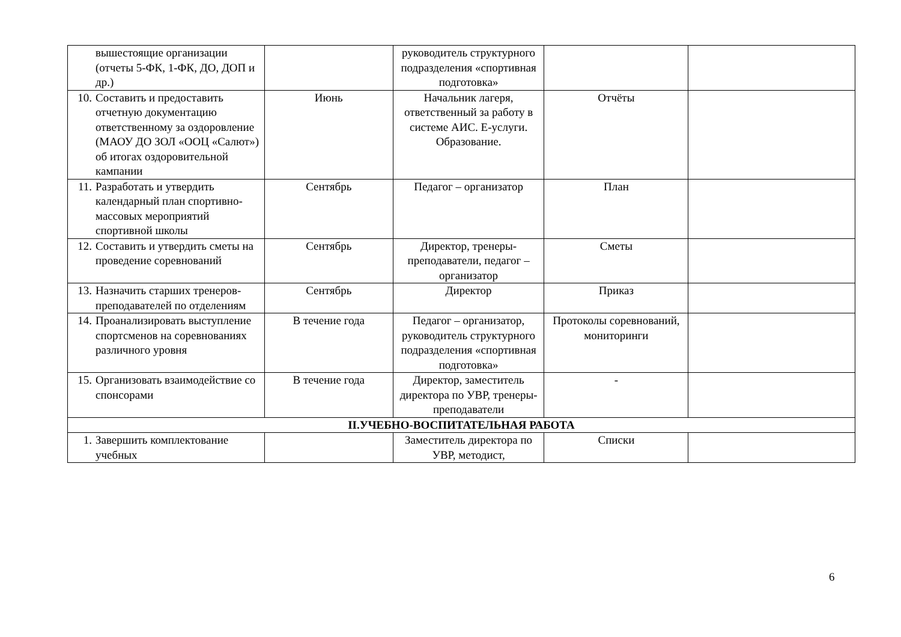| вышестоящие организации (отчеты 5-ФК, 1-ФК, ДО, ДОП и др.) | | руководитель структурного подразделения «спортивная подготовка» | | |
| 10. Составить и предоставить отчетную документацию ответственному за оздоровление (МАОУ ДО ЗОЛ «ООЦ «Салют») об итогах оздоровительной кампании | Июнь | Начальник лагеря, ответственный за работу в системе АИС. Е-услуги. Образование. | Отчёты | |
| 11. Разработать и утвердить календарный план спортивно-массовых мероприятий спортивной школы | Сентябрь | Педагог – организатор | План | |
| 12. Составить и утвердить сметы на проведение соревнований | Сентябрь | Директор, тренеры-преподаватели, педагог – организатор | Сметы | |
| 13. Назначить старших тренеров-преподавателей по отделениям | Сентябрь | Директор | Приказ | |
| 14. Проанализировать выступление спортсменов на соревнованиях различного уровня | В течение года | Педагог – организатор, руководитель структурного подразделения «спортивная подготовка» | Протоколы соревнований, мониторинги | |
| 15. Организовать взаимодействие со спонсорами | В течение года | Директор, заместитель директора по УВР, тренеры-преподаватели | - | |
| II.УЧЕБНО-ВОСПИТАТЕЛЬНАЯ РАБОТА | | | | |
| 1. Завершить комплектование учебных | | Заместитель директора по УВР, методист, | Списки | |
6